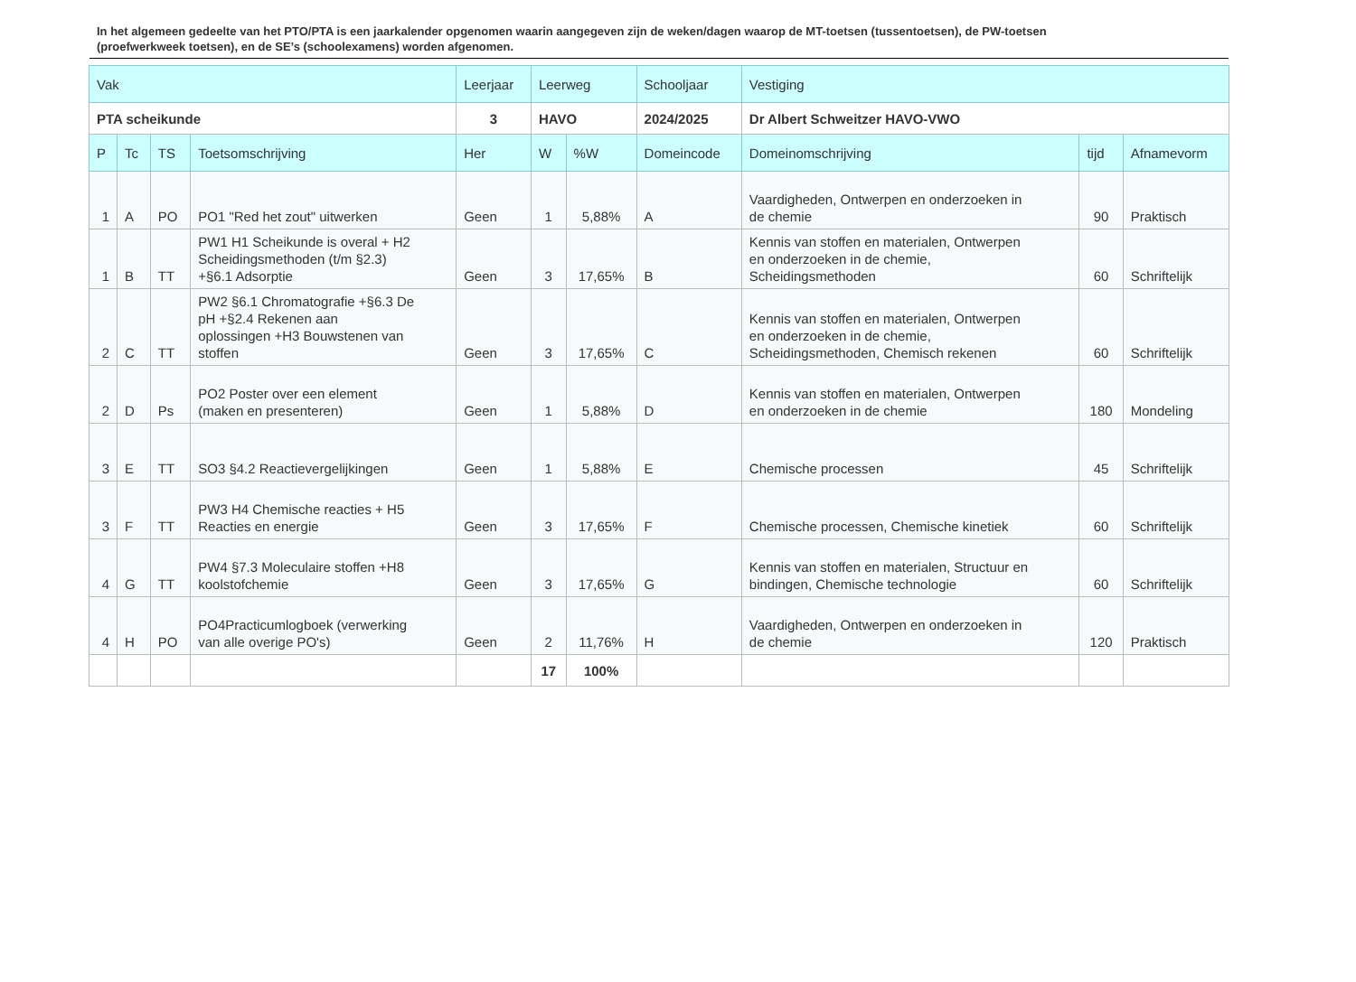In het algemeen gedeelte van het PTO/PTA is een jaarkalender opgenomen waarin aangegeven zijn de weken/dagen waarop de MT-toetsen (tussentoetsen), de PW-toetsen (proefwerkweek toetsen), en de SE’s (schoolexamens) worden afgenomen.
| Vak | | | | Leerjaar | Leerweg | | Schooljaar | Vestiging | | |
| --- | --- | --- | --- | --- | --- | --- | --- | --- | --- | --- |
| PTA scheikunde | | | | 3 | HAVO | | 2024/2025 | Dr Albert Schweitzer HAVO-VWO | | |
| P | Tc | TS | Toetsomschrijving | Her | W | %W | Domeincode | Domeinomschrijving | tijd | Afnamevorm |
| 1 | A | PO | PO1 "Red het zout" uitwerken | Geen | 1 | 5,88% | A | Vaardigheden, Ontwerpen en onderzoeken in de chemie | 90 | Praktisch |
| 1 | B | TT | PW1 H1 Scheikunde is overal + H2 Scheidingsmethoden (t/m §2.3) +§6.1 Adsorptie | Geen | 3 | 17,65% | B | Kennis van stoffen en materialen, Ontwerpen en onderzoeken in de chemie, Scheidingsmethoden | 60 | Schriftelijk |
| 2 | C | TT | PW2 §6.1 Chromatografie +§6.3 De pH +§2.4 Rekenen aan oplossingen +H3 Bouwstenen van stoffen | Geen | 3 | 17,65% | C | Kennis van stoffen en materialen, Ontwerpen en onderzoeken in de chemie, Scheidingsmethoden, Chemisch rekenen | 60 | Schriftelijk |
| 2 | D | Ps | PO2 Poster over een element (maken en presenteren) | Geen | 1 | 5,88% | D | Kennis van stoffen en materialen, Ontwerpen en onderzoeken in de chemie | 180 | Mondeling |
| 3 | E | TT | SO3 §4.2 Reactievergelijkingen | Geen | 1 | 5,88% | E | Chemische processen | 45 | Schriftelijk |
| 3 | F | TT | PW3 H4 Chemische reacties + H5 Reacties en energie | Geen | 3 | 17,65% | F | Chemische processen, Chemische kinetiek | 60 | Schriftelijk |
| 4 | G | TT | PW4 §7.3 Moleculaire stoffen +H8 koolstofchemie | Geen | 3 | 17,65% | G | Kennis van stoffen en materialen, Structuur en bindingen, Chemische technologie | 60 | Schriftelijk |
| 4 | H | PO | PO4Practicumlogboek (verwerking van alle overige PO's) | Geen | 2 | 11,76% | H | Vaardigheden, Ontwerpen en onderzoeken in de chemie | 120 | Praktisch |
| | | | | | 17 | 100% | | | | |